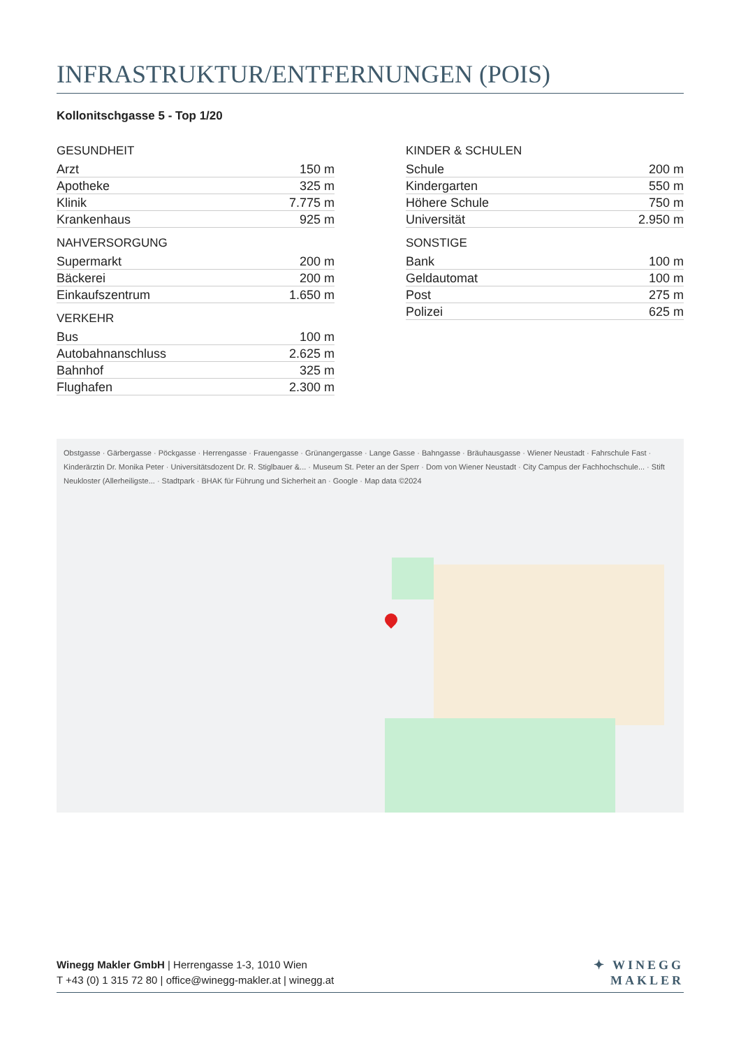INFRASTRUKTUR/ENTFERNUNGEN (POIS)
Kollonitschgasse 5 - Top 1/20
| GESUNDHEIT | |
| --- | --- |
| Arzt | 150 m |
| Apotheke | 325 m |
| Klinik | 7.775 m |
| Krankenhaus | 925 m |
| NAHVERSORGUNG | |
| --- | --- |
| Supermarkt | 200 m |
| Bäckerei | 200 m |
| Einkaufszentrum | 1.650 m |
| VERKEHR | |
| --- | --- |
| Bus | 100 m |
| Autobahnanschluss | 2.625 m |
| Bahnhof | 325 m |
| Flughafen | 2.300 m |
| KINDER & SCHULEN | |
| --- | --- |
| Schule | 200 m |
| Kindergarten | 550 m |
| Höhere Schule | 750 m |
| Universität | 2.950 m |
| SONSTIGE | |
| --- | --- |
| Bank | 100 m |
| Geldautomat | 100 m |
| Post | 275 m |
| Polizei | 625 m |
Obstgasse · Gärbergasse · Pöckgasse · Herrengasse · Frauengasse · Grünangergasse · Lange Gasse · Bahngasse · Bräuhausgasse · Wiener Neustadt · Fahrschule Fast · Kinderärztin Dr. Monika Peter · Universitätsdozent Dr. R. Stiglbauer &... · Museum St. Peter an der Sperr · Dom von Wiener Neustadt · City Campus der Fachhochschule... · Stift Neukloster (Allerheiligste... · Stadtpark · BHAK für Führung und Sicherheit an · Google · Map data ©2024
Winegg Makler GmbH | Herrengasse 1-3, 1010 Wien
T +43 (0) 1 315 72 80 | office@winegg-makler.at | winegg.at
✦ WINEGG
MAKLER